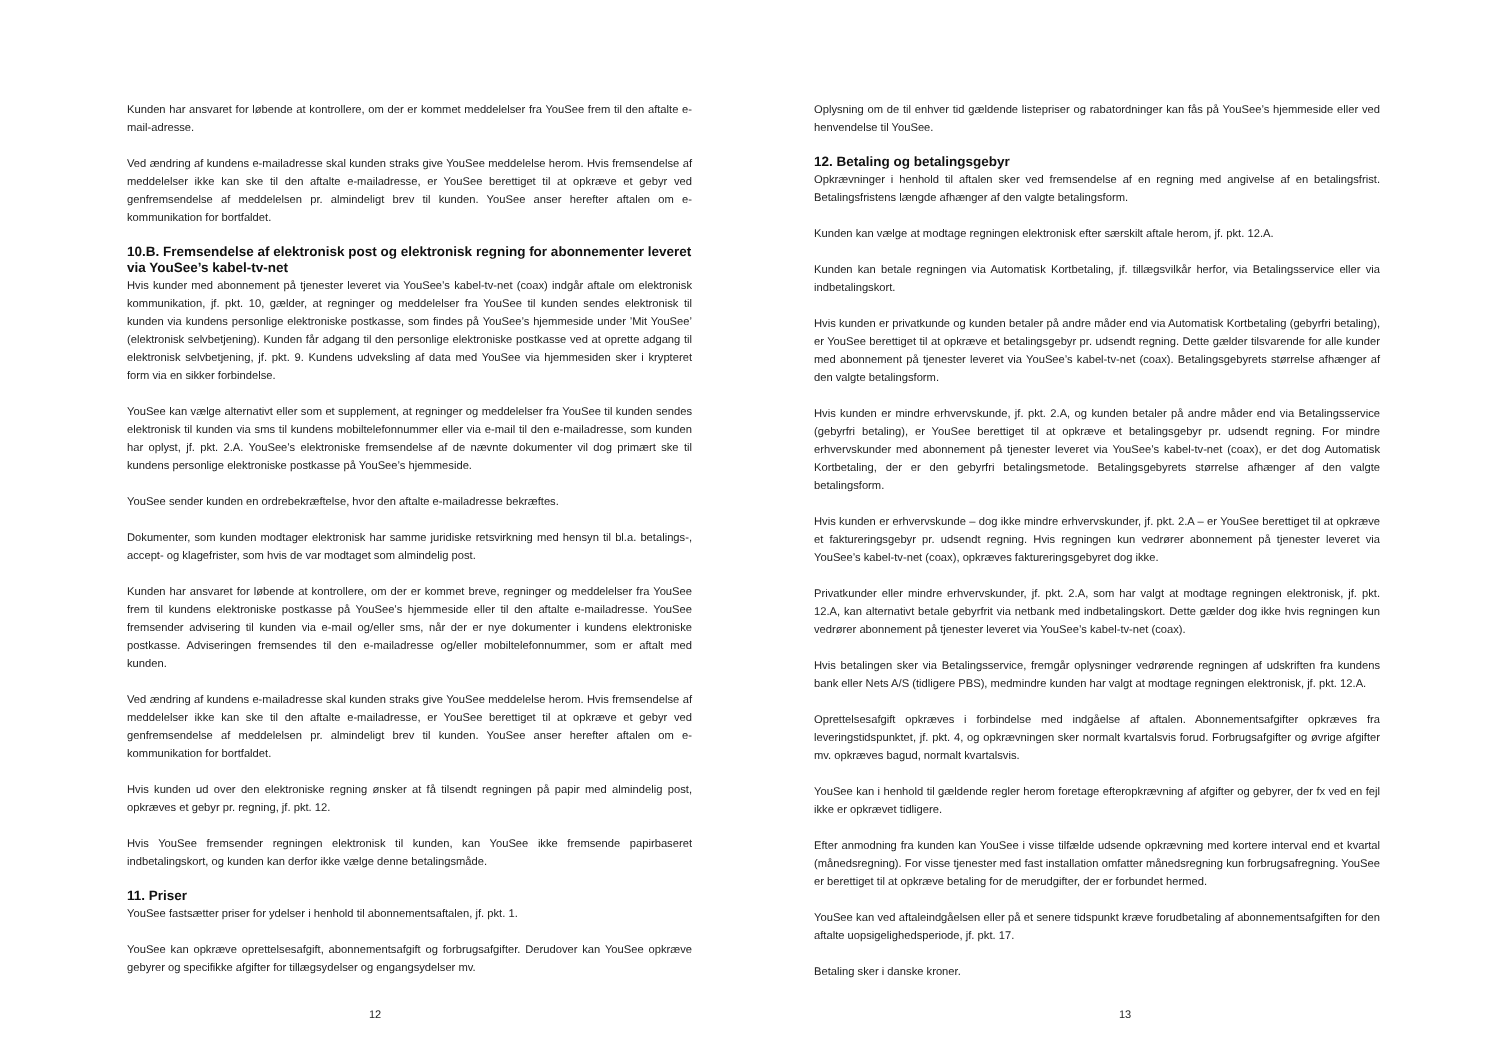Kunden har ansvaret for løbende at kontrollere, om der er kommet meddelelser fra YouSee frem til den aftalte e-mail-adresse.
Ved ændring af kundens e-mailadresse skal kunden straks give YouSee meddelelse herom. Hvis fremsendelse af meddelelser ikke kan ske til den aftalte e-mailadresse, er YouSee berettiget til at opkræve et gebyr ved genfremsendelse af meddelelsen pr. almindeligt brev til kunden. YouSee anser herefter aftalen om e-kommunikation for bortfaldet.
10.B. Fremsendelse af elektronisk post og elektronisk regning for abonnementer leveret via YouSee’s kabel-tv-net
Hvis kunder med abonnement på tjenester leveret via YouSee’s kabel-tv-net (coax) indgår aftale om elektronisk kommunikation, jf. pkt. 10, gælder, at regninger og meddelelser fra YouSee til kunden sendes elektronisk til kunden via kundens personlige elektroniske postkasse, som findes på YouSee’s hjemmeside under ’Mit YouSee’ (elektronisk selvbetjening). Kunden får adgang til den personlige elektroniske postkasse ved at oprette adgang til elektronisk selvbetjening, jf. pkt. 9. Kundens udveksling af data med YouSee via hjemmesiden sker i krypteret form via en sikker forbindelse.
YouSee kan vælge alternativt eller som et supplement, at regninger og meddelelser fra YouSee til kunden sendes elektronisk til kunden via sms til kundens mobiltelefonnummer eller via e-mail til den e-mailadresse, som kunden har oplyst, jf. pkt. 2.A. YouSee’s elektroniske fremsendelse af de nævnte dokumenter vil dog primært ske til kundens personlige elektroniske postkasse på YouSee’s hjemmeside.
YouSee sender kunden en ordrebekræftelse, hvor den aftalte e-mailadresse bekræftes.
Dokumenter, som kunden modtager elektronisk har samme juridiske retsvirkning med hensyn til bl.a. betalings-, accept- og klagefrister, som hvis de var modtaget som almindelig post.
Kunden har ansvaret for løbende at kontrollere, om der er kommet breve, regninger og meddelelser fra YouSee frem til kundens elektroniske postkasse på YouSee’s hjemmeside eller til den aftalte e-mailadresse. YouSee fremsender advisering til kunden via e-mail og/eller sms, når der er nye dokumenter i kundens elektroniske postkasse. Adviseringen fremsendes til den e-mailadresse og/eller mobiltelefonnummer, som er aftalt med kunden.
Ved ændring af kundens e-mailadresse skal kunden straks give YouSee meddelelse herom. Hvis fremsendelse af meddelelser ikke kan ske til den aftalte e-mailadresse, er YouSee berettiget til at opkræve et gebyr ved genfremsendelse af meddelelsen pr. almindeligt brev til kunden. YouSee anser herefter aftalen om e-kommunikation for bortfaldet.
Hvis kunden ud over den elektroniske regning ønsker at få tilsendt regningen på papir med almindelig post, opkræves et gebyr pr. regning, jf. pkt. 12.
Hvis YouSee fremsender regningen elektronisk til kunden, kan YouSee ikke fremsende papirbaseret indbetalingskort, og kunden kan derfor ikke vælge denne betalingsmåde.
11. Priser
YouSee fastsætter priser for ydelser i henhold til abonnementsaftalen, jf. pkt. 1.
YouSee kan opkræve oprettelsesafgift, abonnementsafgift og forbrugsafgifter. Derudover kan YouSee opkræve gebyrer og specifikke afgifter for tillægsydelser og engangsydelser mv.
12
Oplysning om de til enhver tid gældende listepriser og rabatordninger kan fås på YouSee’s hjemmeside eller ved henvendelse til YouSee.
12. Betaling og betalingsgebyr
Opkrævninger i henhold til aftalen sker ved fremsendelse af en regning med angivelse af en betalingsfrist. Betalingsfristens længde afhænger af den valgte betalingsform.
Kunden kan vælge at modtage regningen elektronisk efter særskilt aftale herom, jf. pkt. 12.A.
Kunden kan betale regningen via Automatisk Kortbetaling, jf. tillægsvilkår herfor, via Betalingsservice eller via indbetalingskort.
Hvis kunden er privatkunde og kunden betaler på andre måder end via Automatisk Kortbetaling (gebyrfri betaling), er YouSee berettiget til at opkræve et betalingsgebyr pr. udsendt regning. Dette gælder tilsvarende for alle kunder med abonnement på tjenester leveret via YouSee’s kabel-tv-net (coax). Betalingsgebyrets størrelse afhænger af den valgte betalingsform.
Hvis kunden er mindre erhvervskunde, jf. pkt. 2.A, og kunden betaler på andre måder end via Betalingsservice (gebyrfri betaling), er YouSee berettiget til at opkræve et betalingsgebyr pr. udsendt regning. For mindre erhvervskunder med abonnement på tjenester leveret via YouSee’s kabel-tv-net (coax), er det dog Automatisk Kortbetaling, der er den gebyrfri betalingsmetode. Betalingsgebyrets størrelse afhænger af den valgte betalingsform.
Hvis kunden er erhvervskunde – dog ikke mindre erhvervskunder, jf. pkt. 2.A – er YouSee berettiget til at opkræve et faktureringsgebyr pr. udsendt regning. Hvis regningen kun vedrører abonnement på tjenester leveret via YouSee’s kabel-tv-net (coax), opkræves faktureringsgebyret dog ikke.
Privatkunder eller mindre erhvervskunder, jf. pkt. 2.A, som har valgt at modtage regningen elektronisk, jf. pkt. 12.A, kan alternativt betale gebyrfrit via netbank med indbetalingskort. Dette gælder dog ikke hvis regningen kun vedrører abonnement på tjenester leveret via YouSee’s kabel-tv-net (coax).
Hvis betalingen sker via Betalingsservice, fremgår oplysninger vedrørende regningen af udskriften fra kundens bank eller Nets A/S (tidligere PBS), medmindre kunden har valgt at modtage regningen elektronisk, jf. pkt. 12.A.
Oprettelsesafgift opkræves i forbindelse med indgåelse af aftalen. Abonnementsafgifter opkræves fra leveringstidspunktet, jf. pkt. 4, og opkrævningen sker normalt kvartalsvis forud. Forbrugsafgifter og øvrige afgifter mv. opkræves bagud, normalt kvartalsvis.
YouSee kan i henhold til gældende regler herom foretage efteropkrævning af afgifter og gebyrer, der fx ved en fejl ikke er opkrævet tidligere.
Efter anmodning fra kunden kan YouSee i visse tilfælde udsende opkrævning med kortere interval end et kvartal (månedsregning). For visse tjenester med fast installation omfatter månedsregning kun forbrugsafregning. YouSee er berettiget til at opkræve betaling for de merudgifter, der er forbundet hermed.
YouSee kan ved aftaleindgåelsen eller på et senere tidspunkt kræve forudbetaling af abonnementsafgiften for den aftalte uopsigelighedsperiode, jf. pkt. 17.
Betaling sker i danske kroner.
13